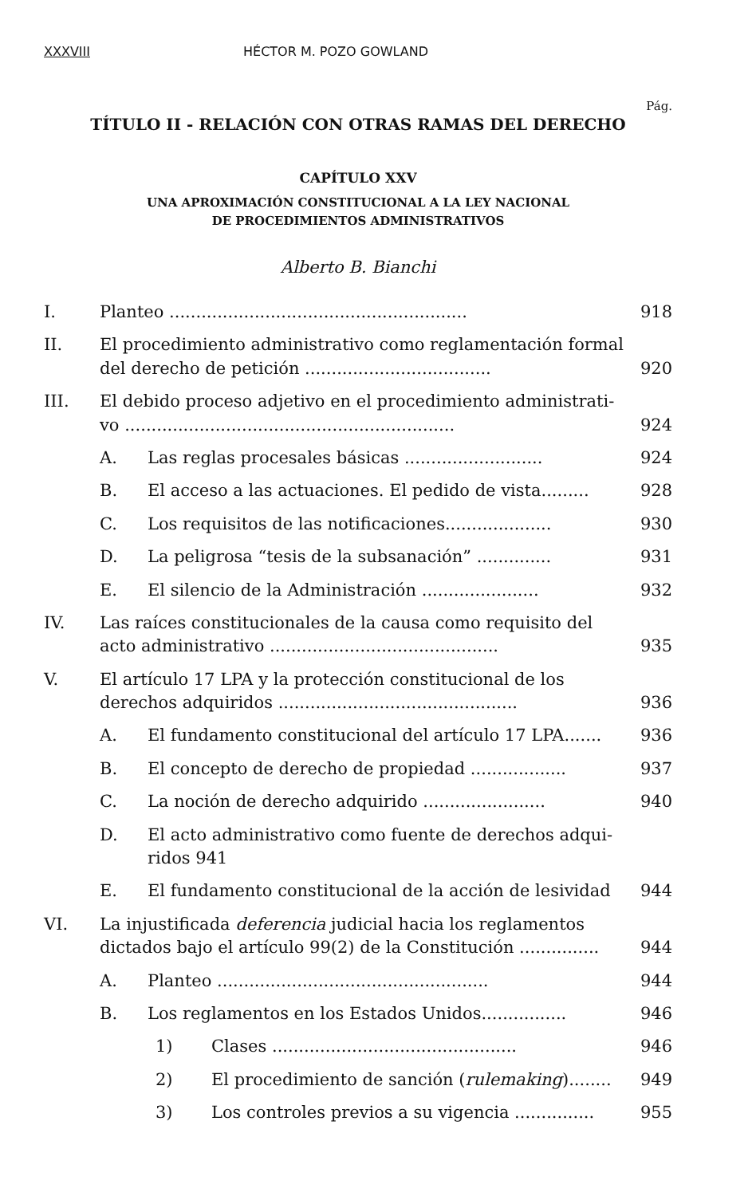XXXVIII HÉCTOR M. POZO GOWLAND
Pág.
TÍTULO II - RELACIÓN CON OTRAS RAMAS DEL DERECHO
CAPÍTULO XXV
UNA APROXIMACIÓN CONSTITUCIONAL A LA LEY NACIONAL
DE PROCEDIMIENTOS ADMINISTRATIVOS
Alberto B. Bianchi
I. Planteo ........................................................ 918
II. El procedimiento administrativo como reglamentación formal del derecho de petición ................................... 920
III. El debido proceso adjetivo en el procedimiento administrati-vo .............................................................. 924
A. Las reglas procesales básicas .......................... 924
B. El acceso a las actuaciones. El pedido de vista......... 928
C. Los requisitos de las notificaciones.................... 930
D. La peligrosa “tesis de la subsanación” .............. 931
E. El silencio de la Administración ...................... 932
IV. Las raíces constitucionales de la causa como requisito del acto administrativo ........................................... 935
V. El artículo 17 LPA y la protección constitucional de los derechos adquiridos ............................................. 936
A. El fundamento constitucional del artículo 17 LPA....... 936
B. El concepto de derecho de propiedad .................. 937
C. La noción de derecho adquirido ....................... 940
D. El acto administrativo como fuente de derechos adqui-ridos 941
E. El fundamento constitucional de la acción de lesividad 944
VI. La injustificada deferencia judicial hacia los reglamentos dictados bajo el artículo 99(2) de la Constitución ............... 944
A. Planteo ................................................... 944
B. Los reglamentos en los Estados Unidos................ 946
1) Clases .............................................. 946
2) El procedimiento de sanción (rulemaking)........ 949
3) Los controles previos a su vigencia ............... 955